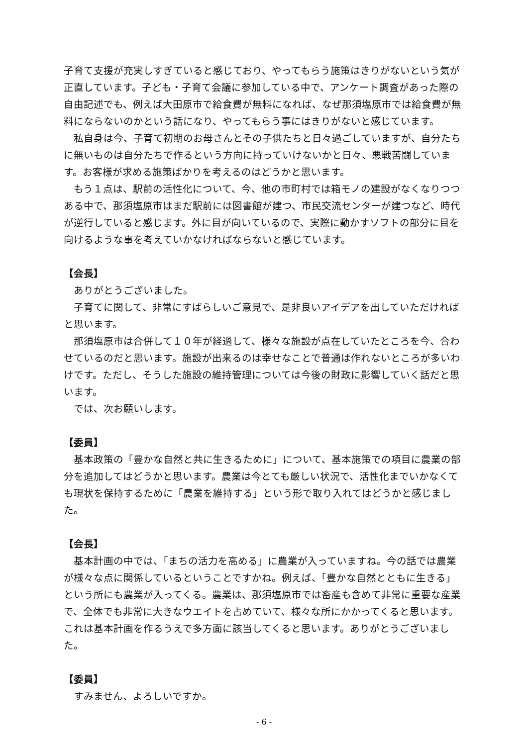子育て支援が充実しすぎていると感じており、やってもらう施策はきりがないという気が正直しています。子ども・子育て会議に参加している中で、アンケート調査があった際の自由記述でも、例えば大田原市で給食費が無料になれば、なぜ那須塩原市では給食費が無料にならないのかという話になり、やってもらう事にはきりがないと感じています。
私自身は今、子育て初期のお母さんとその子供たちと日々過ごしていますが、自分たちに無いものは自分たちで作るという方向に持っていけないかと日々、悪戦苦闘しています。お客様が求める施策ばかりを考えるのはどうかと思います。
もう１点は、駅前の活性化について、今、他の市町村では箱モノの建設がなくなりつつある中で、那須塩原市はまだ駅前には図書館が建つ、市民交流センターが建つなど、時代が逆行していると感じます。外に目が向いているので、実際に動かすソフトの部分に目を向けるような事を考えていかなければならないと感じています。
【会長】
ありがとうございました。
子育てに関して、非常にすばらしいご意見で、是非良いアイデアを出していただければと思います。
那須塩原市は合併して１０年が経過して、様々な施設が点在していたところを今、合わせているのだと思います。施設が出来るのは幸せなことで普通は作れないところが多いわけです。ただし、そうした施設の維持管理については今後の財政に影響していく話だと思います。
では、次お願いします。
【委員】
基本政策の「豊かな自然と共に生きるために」について、基本施策での項目に農業の部分を追加してはどうかと思います。農業は今とても厳しい状況で、活性化までいかなくても現状を保持するために「農業を維持する」という形で取り入れてはどうかと感じました。
【会長】
基本計画の中では、「まちの活力を高める」に農業が入っていますね。今の話では農業が様々な点に関係しているということですかね。例えば、「豊かな自然とともに生きる」という所にも農業が入ってくる。農業は、那須塩原市では畜産も含めて非常に重要な産業で、全体でも非常に大きなウエイトを占めていて、様々な所にかかってくると思います。これは基本計画を作るうえで多方面に該当してくると思います。ありがとうございました。
【委員】
すみません、よろしいですか。
- 6 -